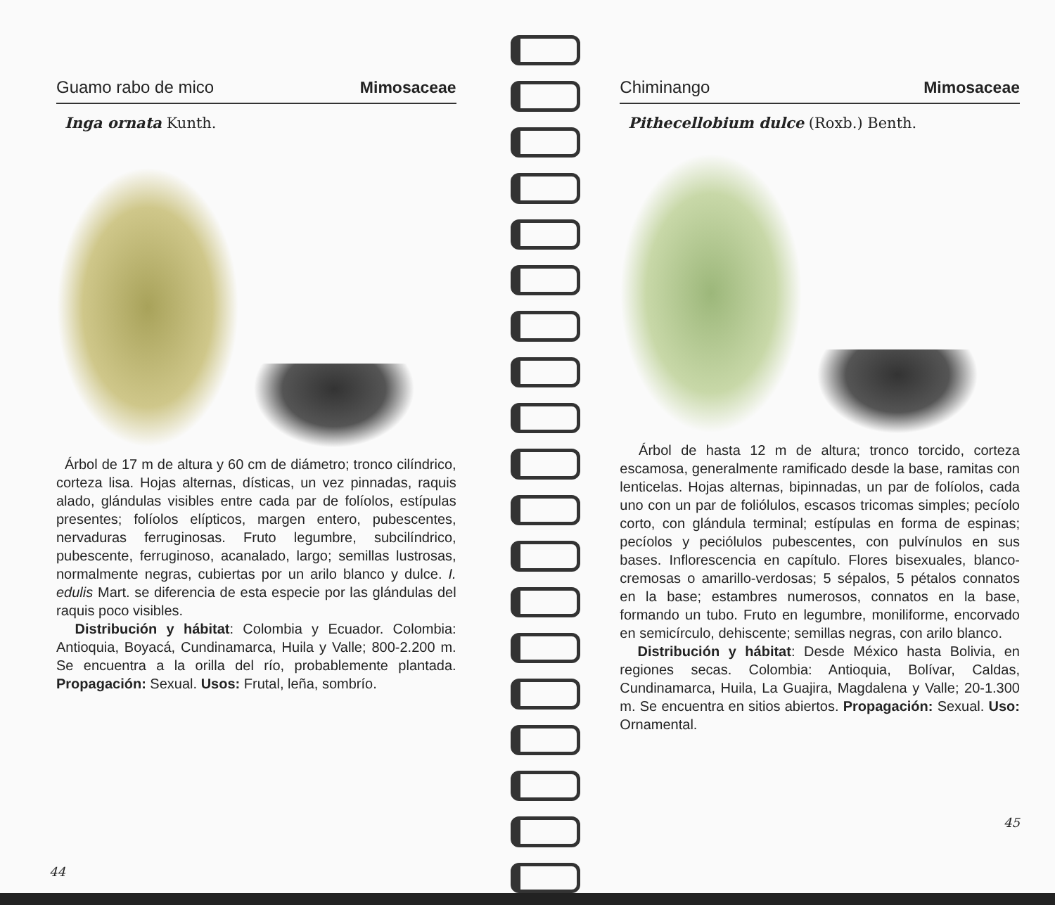Guamo rabo de mico Mimosaceae
Inga ornata Kunth.
Árbol de 17 m de altura y 60 cm de diámetro; tronco cilíndrico, corteza lisa. Hojas alternas, dísticas, un vez pinnadas, raquis alado, glándulas visibles entre cada par de folíolos, estípulas presentes; folíolos elípticos, margen entero, pubescentes, nervaduras ferruginosas. Fruto legumbre, subcilíndrico, pubescente, ferruginoso, acanalado, largo; semillas lustrosas, normalmente negras, cubiertas por un arilo blanco y dulce. I. edulis Mart. se diferencia de esta especie por las glándulas del raquis poco visibles.
Distribución y hábitat: Colombia y Ecuador. Colombia: Antioquia, Boyacá, Cundinamarca, Huila y Valle; 800-2.200 m. Se encuentra a la orilla del río, probablemente plantada. Propagación: Sexual. Usos: Frutal, leña, sombrío.
44
Chiminango Mimosaceae
Pithecellobium dulce (Roxb.) Benth.
Árbol de hasta 12 m de altura; tronco torcido, corteza escamosa, generalmente ramificado desde la base, ramitas con lenticelas. Hojas alternas, bipinnadas, un par de folíolos, cada uno con un par de foliólulos, escasos tricomas simples; pecíolo corto, con glándula terminal; estípulas en forma de espinas; pecíolos y peciólulos pubescentes, con pulvínulos en sus bases. Inflorescencia en capítulo. Flores bisexuales, blanco-cremosas o amarillo-verdosas; 5 sépalos, 5 pétalos connatos en la base; estambres numerosos, connatos en la base, formando un tubo. Fruto en legumbre, moniliforme, encorvado en semicírculo, dehiscente; semillas negras, con arilo blanco.
Distribución y hábitat: Desde México hasta Bolivia, en regiones secas. Colombia: Antioquia, Bolívar, Caldas, Cundinamarca, Huila, La Guajira, Magdalena y Valle; 20-1.300 m. Se encuentra en sitios abiertos. Propagación: Sexual. Uso: Ornamental.
45